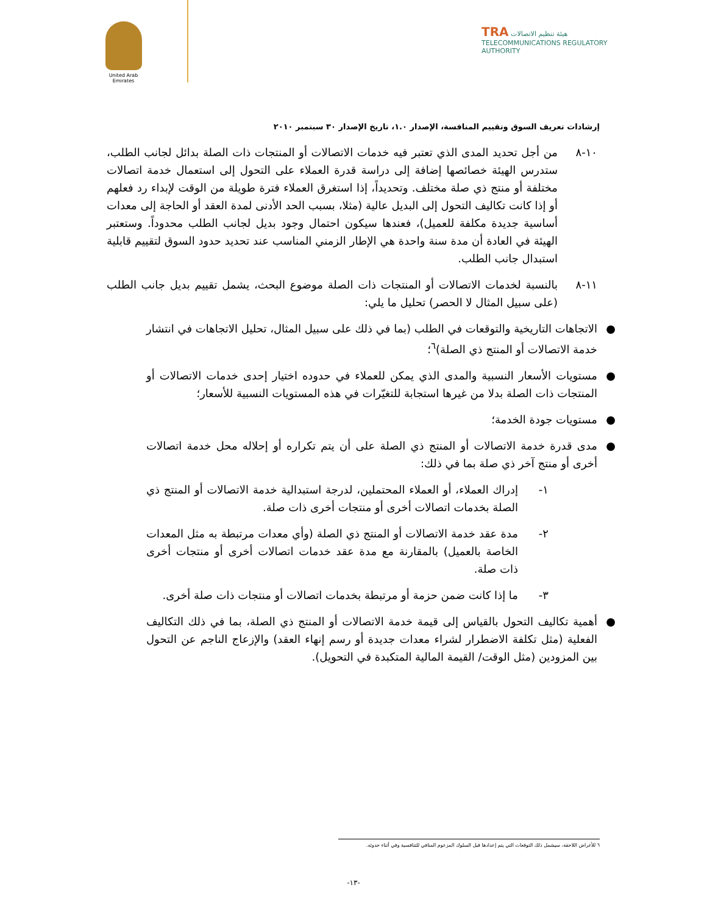United Arab Emirates
TRA هيئة تنظيم الاتصالات
TELECOMMUNICATIONS REGULATORY AUTHORITY
إرشادات تعريف السوق وتقييم المنافسة، الإصدار ١.٠، تاريخ الإصدار ٣٠ سبتمبر ٢٠١٠
١٠-٨
من أجل تحديد المدى الذي تعتبر فيه خدمات الاتصالات أو المنتجات ذات الصلة بدائل لجانب الطلب، ستدرس الهيئة خصائصها إضافة إلى دراسة قدرة العملاء على التحول إلى استعمال خدمة اتصالات مختلفة أو منتج ذي صلة مختلف. وتحديداً، إذا استغرق العملاء فترة طويلة من الوقت لإبداء رد فعلهم أو إذا كانت تكاليف التحول إلى البديل عالية (مثلا، بسبب الحد الأدنى لمدة العقد أو الحاجة إلى معدات أساسية جديدة مكلفة للعميل)، فعندها سيكون احتمال وجود بديل لجانب الطلب محدوداً. وستعتبر الهيئة في العادة أن مدة سنة واحدة هي الإطار الزمني المناسب عند تحديد حدود السوق لتقييم قابلية استبدال جانب الطلب.
١١-٨
بالنسبة لخدمات الاتصالات أو المنتجات ذات الصلة موضوع البحث، يشمل تقييم بديل جانب الطلب (على سبيل المثال لا الحصر) تحليل ما يلي:
● الاتجاهات التاريخية والتوقعات في الطلب (بما في ذلك على سبيل المثال، تحليل الاتجاهات في انتشار خدمة الاتصالات أو المنتج ذي الصلة)<sup>٦</sup>؛
● مستويات الأسعار النسبية والمدى الذي يمكن للعملاء في حدوده اختيار إحدى خدمات الاتصالات أو المنتجات ذات الصلة بدلا من غيرها استجابة للتغيّرات في هذه المستويات النسبية للأسعار؛
● مستويات جودة الخدمة؛
● مدى قدرة خدمة الاتصالات أو المنتج ذي الصلة على أن يتم تكراره أو إحلاله محل خدمة اتصالات أخرى أو منتج آخر ذي صلة بما في ذلك:
١- إدراك العملاء، أو العملاء المحتملين، لدرجة استبدالية خدمة الاتصالات أو المنتج ذي الصلة بخدمات اتصالات أخرى أو منتجات أخرى ذات صلة.
٢- مدة عقد خدمة الاتصالات أو المنتج ذي الصلة (وأي معدات مرتبطة به مثل المعدات الخاصة بالعميل) بالمقارنة مع مدة عقد خدمات اتصالات أخرى أو منتجات أخرى ذات صلة.
٣- ما إذا كانت ضمن حزمة أو مرتبطة بخدمات اتصالات أو منتجات ذات صلة أخرى.
● أهمية تكاليف التحول بالقياس إلى قيمة خدمة الاتصالات أو المنتج ذي الصلة، بما في ذلك التكاليف الفعلية (مثل تكلفة الاضطرار لشراء معدات جديدة أو رسم إنهاء العقد) والإزعاج الناجم عن التحول بين المزودين (مثل الوقت/ القيمة المالية المتكبدة في التحويل).
٦ للأغراض اللاحقة، سيشمل ذلك التوقعات التي يتم إعدادها قبل السلوك المزعوم المنافي للتنافسية وفي أثناء حدوثه.
-١٣-